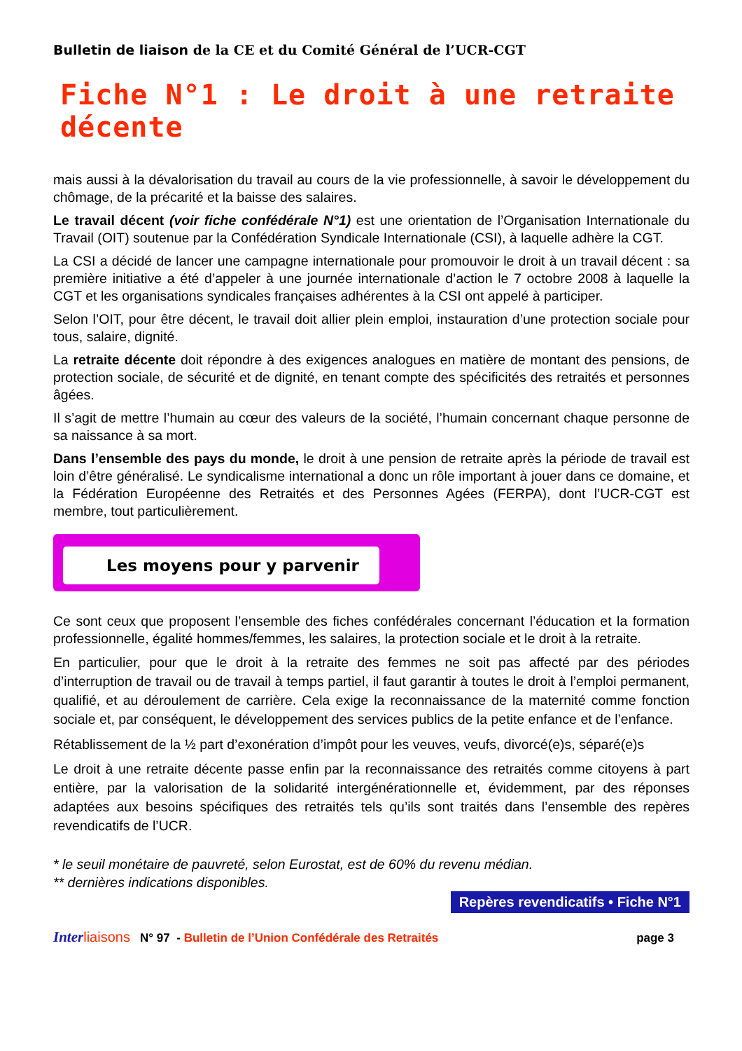Bulletin de liaison de la CE et du Comité Général de l’UCR-CGT
Fiche N°1 : Le droit à une retraite décente
mais aussi à la dévalorisation du travail au cours de la vie professionnelle, à savoir le développement du chômage, de la précarité et la baisse des salaires.
Le travail décent (voir fiche confédérale N°1) est une orientation de l’Organisation Internationale du Travail (OIT) soutenue par la Confédération Syndicale Internationale (CSI), à laquelle adhère la CGT.
La CSI a décidé de lancer une campagne internationale pour promouvoir le droit à un travail décent : sa première initiative a été d’appeler à une journée internationale d’action le 7 octobre 2008 à laquelle la CGT et les organisations syndicales françaises adhérentes à la CSI ont appelé à participer.
Selon l’OIT, pour être décent, le travail doit allier plein emploi, instauration d’une protection sociale pour tous, salaire, dignité.
La retraite décente doit répondre à des exigences analogues en matière de montant des pensions, de protection sociale, de sécurité et de dignité, en tenant compte des spécificités des retraités et personnes âgées.
Il s’agit de mettre l’humain au cœur des valeurs de la société, l’humain concernant chaque personne de sa naissance à sa mort.
Dans l’ensemble des pays du monde, le droit à une pension de retraite après la période de travail est loin d’être généralisé. Le syndicalisme international a donc un rôle important à jouer dans ce domaine, et la Fédération Européenne des Retraités et des Personnes Agées (FERPA), dont l’UCR-CGT est membre, tout particulièrement.
Les moyens pour y parvenir
Ce sont ceux que proposent l’ensemble des fiches confédérales concernant l’éducation et la formation professionnelle, égalité hommes/femmes, les salaires, la protection sociale et le droit à la retraite.
En particulier, pour que le droit à la retraite des femmes ne soit pas affecté par des périodes d’interruption de travail ou de travail à temps partiel, il faut garantir à toutes le droit à l’emploi permanent, qualifié, et au déroulement de carrière. Cela exige la reconnaissance de la maternité comme fonction sociale et, par conséquent, le développement des services publics de la petite enfance et de l’enfance.
Rétablissement de la ½ part d’exonération d’impôt pour les veuves, veufs, divorcé(e)s, séparé(e)s
Le droit à une retraite décente passe enfin par la reconnaissance des retraités comme citoyens à part entière, par la valorisation de la solidarité intergénérationnelle et, évidemment, par des réponses adaptées aux besoins spécifiques des retraités tels qu’ils sont traités dans l’ensemble des repères revendicatifs de l’UCR.
* le seuil monétaire de pauvreté, selon Eurostat, est de 60% du revenu médian.
** dernières indications disponibles.
Repères revendicatifs • Fiche N°1
Inter liaisons N° 97 - Bulletin de l’Union Confédérale des Retraités page 3